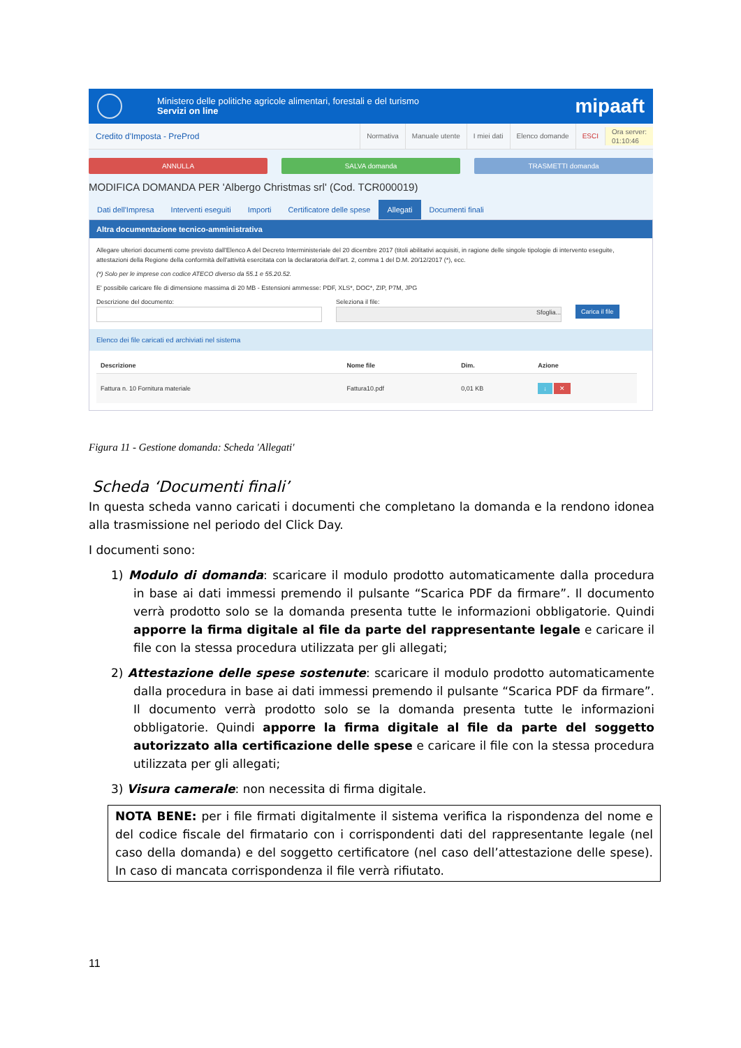Ministero delle politiche agricole alimentari, forestali e del turismo
Servizi on line
mipaaft
Credito d'Imposta - PreProd
Normativa Manuale utente I miei dati Elenco domande ESCI Ora server:
01:10:46
ANNULLA SALVA domanda TRASMETTI domanda
MODIFICA DOMANDA PER 'Albergo Christmas srl' (Cod. TCR000019)
Dati dell'Impresa Interventi eseguiti Importi Certificatore delle spese Allegati Documenti finali
Altra documentazione tecnico-amministrativa
Allegare ulteriori documenti come previsto dall'Elenco A del Decreto Interministeriale del 20 dicembre 2017 (titoli abilitativi acquisiti, in ragione delle singole tipologie di intervento eseguite, attestazioni della Regione della conformità dell'attività esercitata con la declaratoria dell'art. 2, comma 1 del D.M. 20/12/2017 (*), ecc.
(*) Solo per le imprese con codice ATECO diverso da 55.1 e 55.20.52.
E' possibile caricare file di dimensione massima di 20 MB - Estensioni ammesse: PDF, XLS*, DOC*, ZIP, P7M, JPG
Descrizione del documento: Seleziona il file:
Sfoglia...
Carica il file
Elenco dei file caricati ed archiviati nel sistema
| Descrizione | Nome file | Dim. | Azione |
| --- | --- | --- | --- |
| Fattura n. 10 Fornitura materiale | Fattura10.pdf | 0,01 KB | ↓ ✕ |
Figura 11 - Gestione domanda: Scheda 'Allegati'
Scheda ‘Documenti finali’
In questa scheda vanno caricati i documenti che completano la domanda e la rendono idonea alla trasmissione nel periodo del Click Day.
I documenti sono:
1) Modulo di domanda: scaricare il modulo prodotto automaticamente dalla procedura in base ai dati immessi premendo il pulsante “Scarica PDF da firmare”. Il documento verrà prodotto solo se la domanda presenta tutte le informazioni obbligatorie. Quindi apporre la firma digitale al file da parte del rappresentante legale e caricare il file con la stessa procedura utilizzata per gli allegati;
2) Attestazione delle spese sostenute: scaricare il modulo prodotto automaticamente dalla procedura in base ai dati immessi premendo il pulsante “Scarica PDF da firmare”. Il documento verrà prodotto solo se la domanda presenta tutte le informazioni obbligatorie. Quindi apporre la firma digitale al file da parte del soggetto autorizzato alla certificazione delle spese e caricare il file con la stessa procedura utilizzata per gli allegati;
3) Visura camerale: non necessita di firma digitale.
NOTA BENE: per i file firmati digitalmente il sistema verifica la rispondenza del nome e del codice fiscale del firmatario con i corrispondenti dati del rappresentante legale (nel caso della domanda) e del soggetto certificatore (nel caso dell’attestazione delle spese). In caso di mancata corrispondenza il file verrà rifiutato.
11